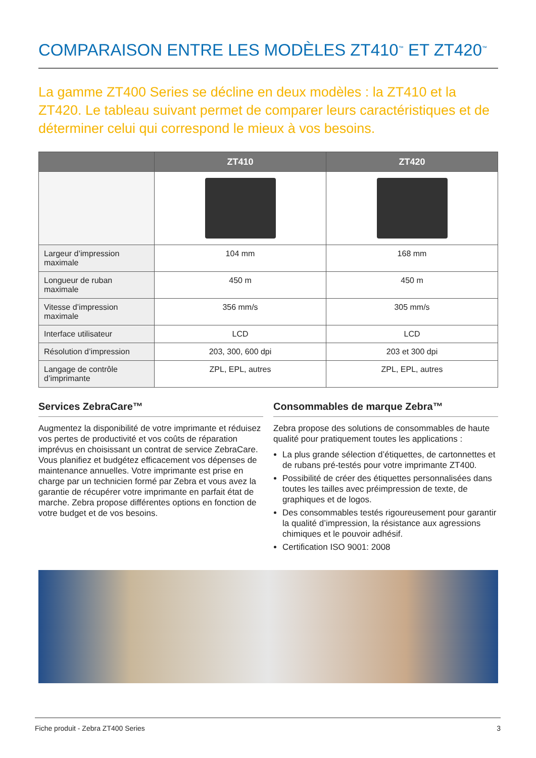COMPARAISON ENTRE LES MODÈLES ZT410<sup>™</sup> ET ZT420<sup>™</sup>
La gamme ZT400 Series se décline en deux modèles : la ZT410 et la ZT420. Le tableau suivant permet de comparer leurs caractéristiques et de déterminer celui qui correspond le mieux à vos besoins.
| | ZT410 | ZT420 |
| --- | --- | --- |
| Largeur d’impression maximale | 104 mm | 168 mm |
| Longueur de ruban maximale | 450 m | 450 m |
| Vitesse d’impression maximale | 356 mm/s | 305 mm/s |
| Interface utilisateur | LCD | LCD |
| Résolution d’impression | 203, 300, 600 dpi | 203 et 300 dpi |
| Langage de contrôle d’imprimante | ZPL, EPL, autres | ZPL, EPL, autres |
Services ZebraCare™
Augmentez la disponibilité de votre imprimante et réduisez vos pertes de productivité et vos coûts de réparation imprévus en choisissant un contrat de service ZebraCare. Vous planifiez et budgétez efficacement vos dépenses de maintenance annuelles. Votre imprimante est prise en charge par un technicien formé par Zebra et vous avez la garantie de récupérer votre imprimante en parfait état de marche. Zebra propose différentes options en fonction de votre budget et de vos besoins.
Consommables de marque Zebra™
Zebra propose des solutions de consommables de haute qualité pour pratiquement toutes les applications :
La plus grande sélection d’étiquettes, de cartonnettes et de rubans pré-testés pour votre imprimante ZT400.
Possibilité de créer des étiquettes personnalisées dans toutes les tailles avec préimpression de texte, de graphiques et de logos.
Des consommables testés rigoureusement pour garantir la qualité d’impression, la résistance aux agressions chimiques et le pouvoir adhésif.
Certification ISO 9001: 2008
Fiche produit - Zebra ZT400 Series 3